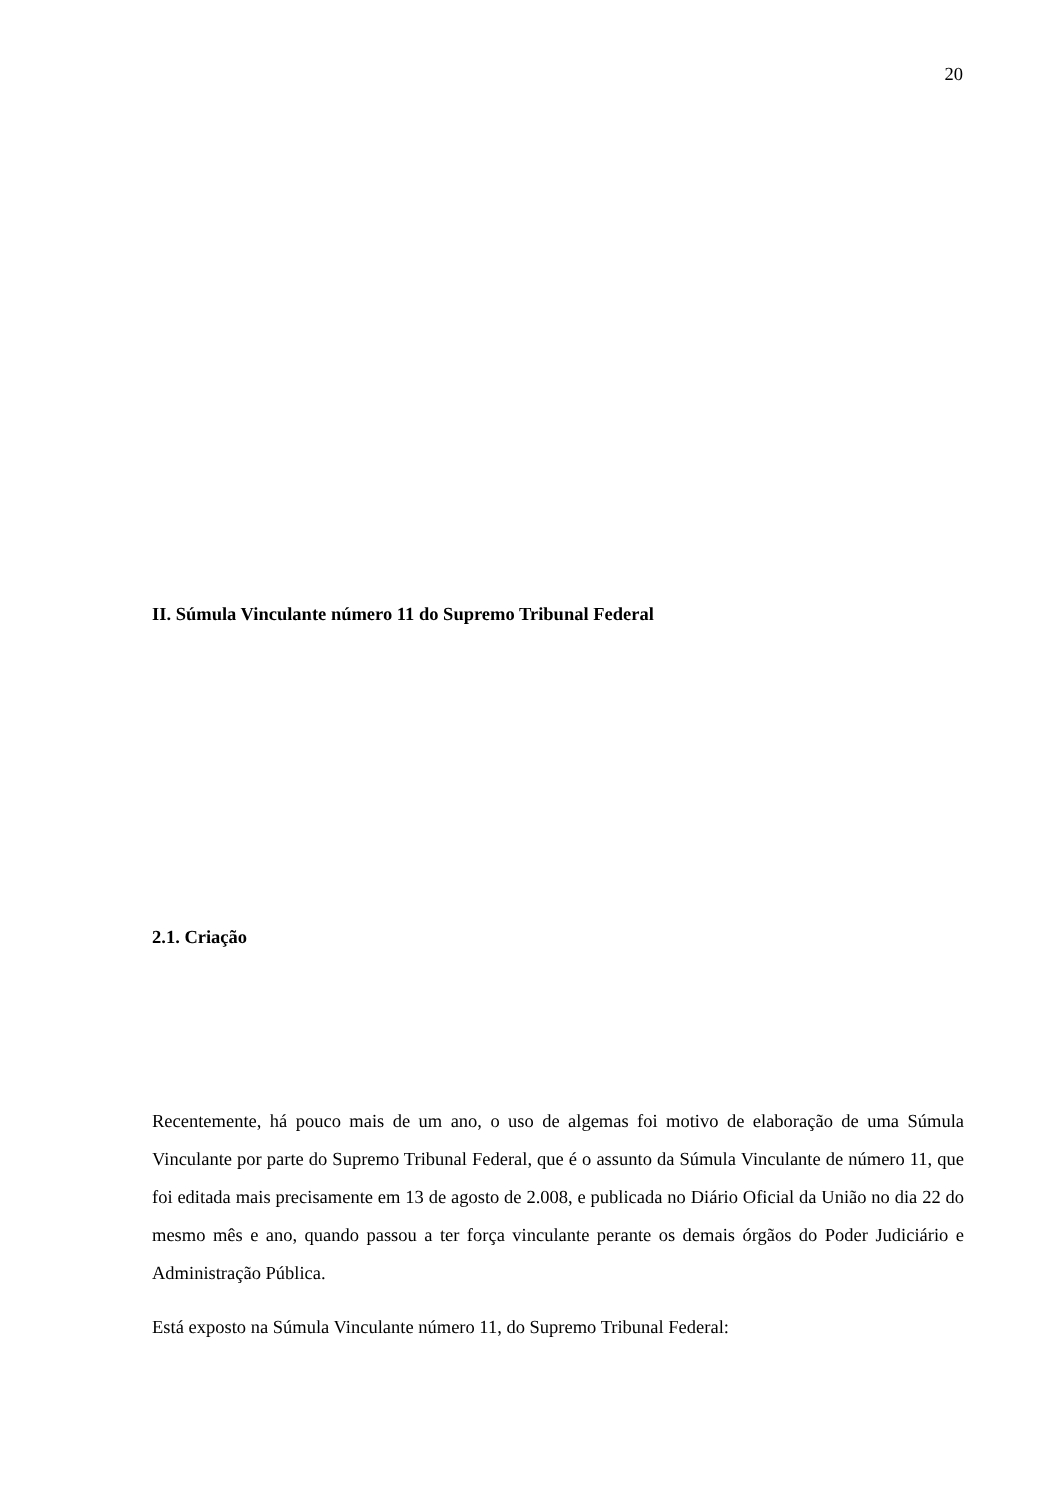20
II. Súmula Vinculante número 11 do Supremo Tribunal Federal
2.1. Criação
Recentemente, há pouco mais de um ano, o uso de algemas foi motivo de elaboração de uma Súmula Vinculante por parte do Supremo Tribunal Federal, que é o assunto da Súmula Vinculante de número 11, que foi editada mais precisamente em 13 de agosto de 2.008, e publicada no Diário Oficial da União no dia 22 do mesmo mês e ano, quando passou a ter força vinculante perante os demais órgãos do Poder Judiciário e Administração Pública.
Está exposto na Súmula Vinculante número 11, do Supremo Tribunal Federal: